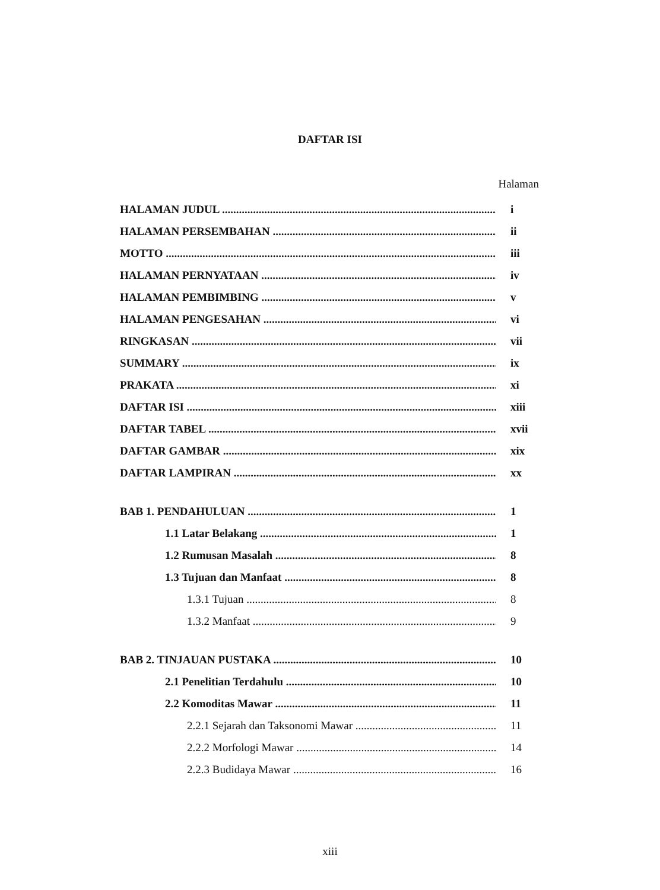DAFTAR ISI
Halaman
HALAMAN JUDUL i
HALAMAN PERSEMBAHAN ii
MOTTO iii
HALAMAN PERNYATAAN iv
HALAMAN PEMBIMBING v
HALAMAN PENGESAHAN vi
RINGKASAN vii
SUMMARY ix
PRAKATA xi
DAFTAR ISI xiii
DAFTAR TABEL xvii
DAFTAR GAMBAR xix
DAFTAR LAMPIRAN xx
BAB 1. PENDAHULUAN 1
1.1 Latar Belakang 1
1.2 Rumusan Masalah 8
1.3 Tujuan dan Manfaat 8
1.3.1 Tujuan 8
1.3.2 Manfaat 9
BAB 2. TINJAUAN PUSTAKA 10
2.1 Penelitian Terdahulu 10
2.2 Komoditas Mawar 11
2.2.1 Sejarah dan Taksonomi Mawar 11
2.2.2 Morfologi Mawar 14
2.2.3 Budidaya Mawar 16
xiii